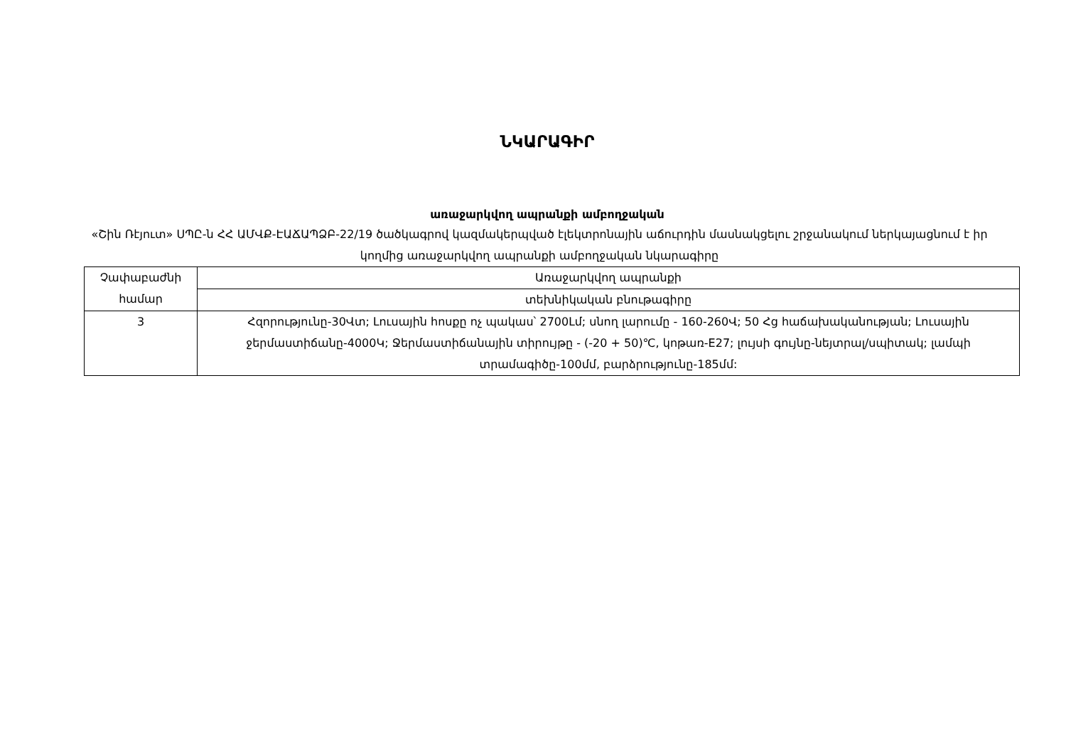ՆԿԱՐԱԳԻՐ
առաջարկվող ապրանքի ամբողջական
«Շին Ռէյուտ» ՍՊԸ-ն ՀՀ ԱՄՎՔ-ԷԱՃԱՊՁԲ-22/19 ծածկագրով կազմակերպված էլեկտրոնային աճուրդին մասնակցելու շրջանակում ներկայացնում է իր կողմից առաջարկվող ապրանքի ամբողջական նկարագիրը
| Չափաբաժնի համար | Առաջարկվող ապրանքի |
| | տեխնիկական բնութագիրը |
| 3 | Հզորությունը-30Վտ; Լուսային հոսքը ոչ պակաս՝ 2700Լմ; սնող լարումը - 160-260Վ; 50 Հց հաճախականության; Լուսային ջերմաստիճանը-4000Կ; Ջերմաստիճանային տիրույթը - (-20 + 50)℃, կոթառ-E27; լույսի գույնը-նեյտրալ/սպիտակ; լամպի տրամագիծը-100մմ, բարձրությունը-185մմ: |